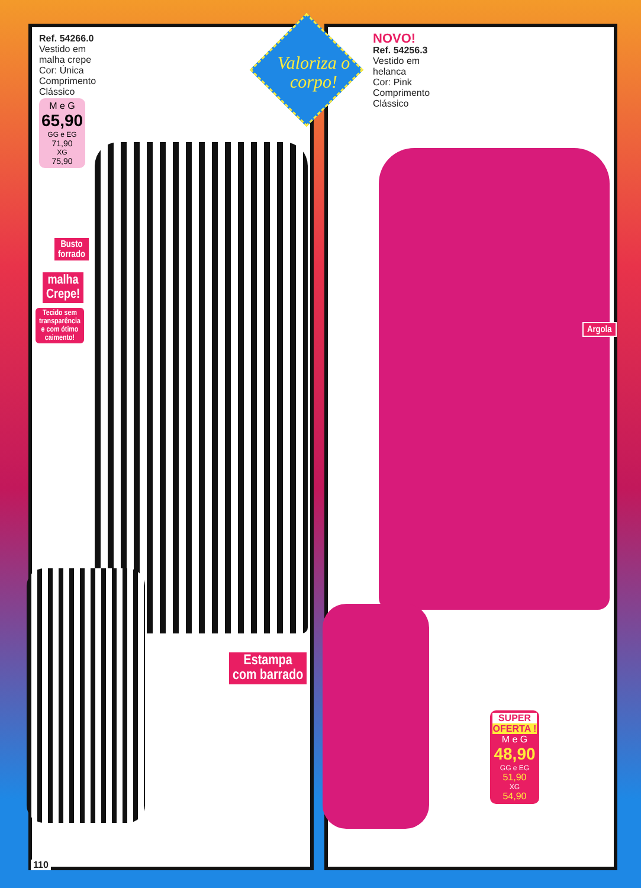Valoriza o corpo!
Ref. 54266.0
Vestido em
malha crepe
Cor: Única
Comprimento
Clássico
M e G
65,90
GG e EG
71,90
XG
75,90
NOVO!
Ref. 54256.3
Vestido em
helanca
Cor: Pink
Comprimento
Clássico
Busto
forrado
malha
Crepe!
Tecido sem
transparência
e com ótimo
caimento!
Argola
Estampa
com barrado
SUPER
OFERTA !
M e G
48,90
GG e EG
51,90
XG
54,90
110